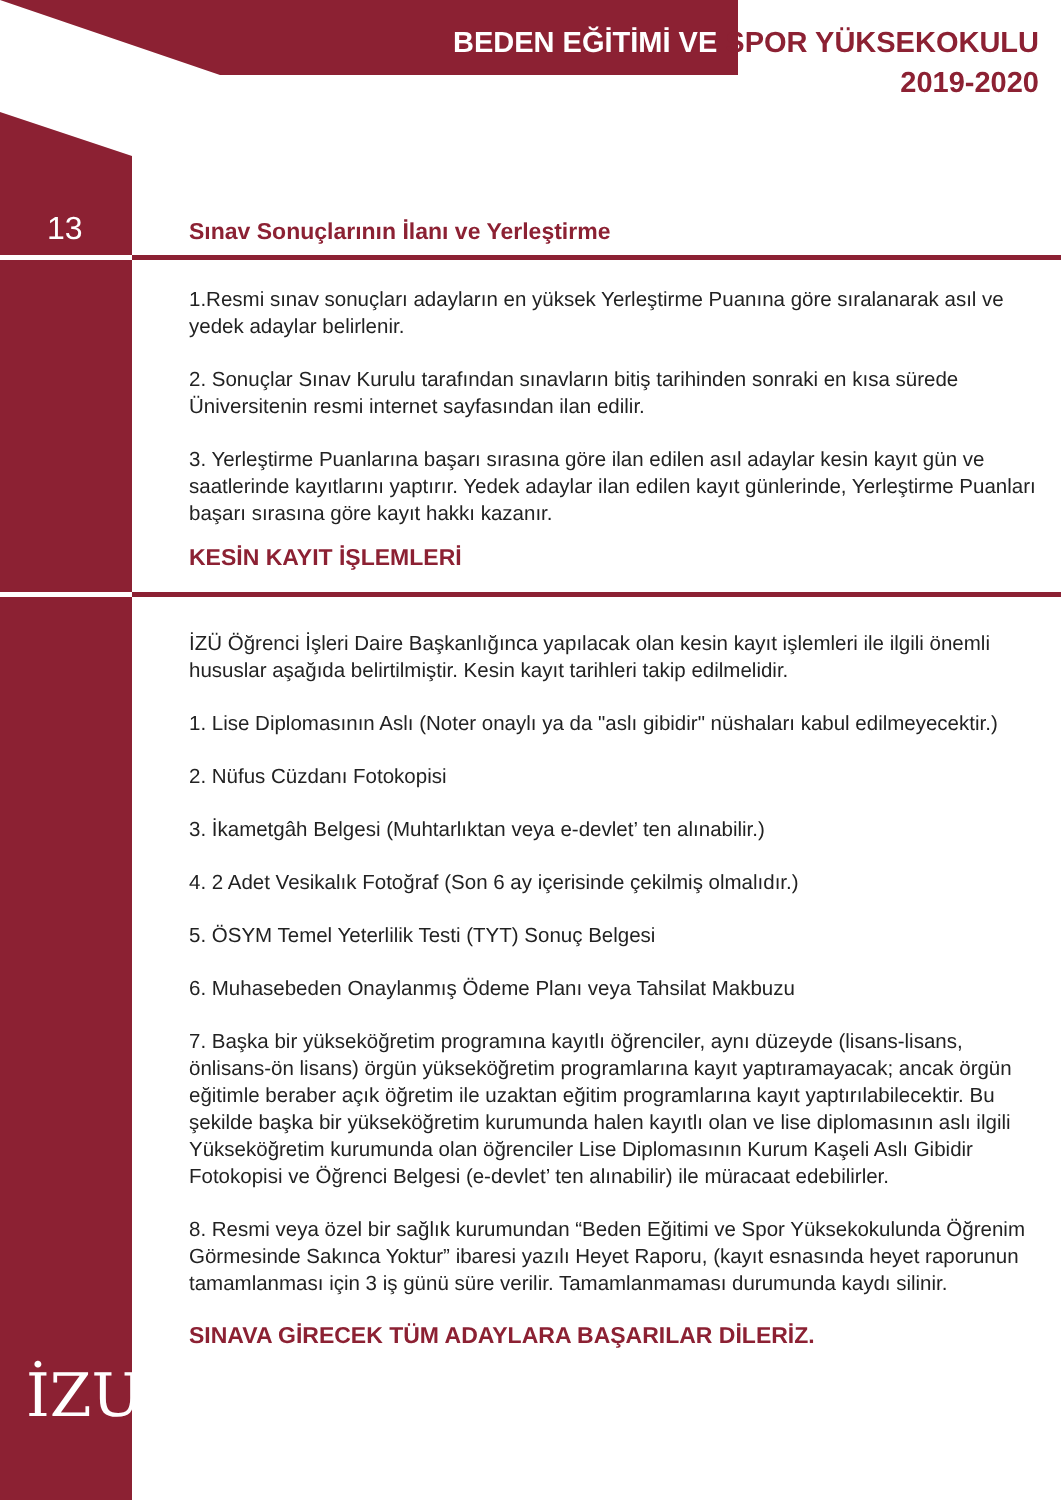BEDEN EĞİTİMİ VE SPOR YÜKSEKOKULU
2019-2020
13
Sınav Sonuçlarının İlanı ve Yerleştirme
1.Resmi sınav sonuçları adayların en yüksek Yerleştirme Puanına göre sıralanarak asıl ve yedek adaylar belirlenir.
2. Sonuçlar Sınav Kurulu tarafından sınavların bitiş tarihinden sonraki en kısa sürede Üniversitenin resmi internet sayfasından ilan edilir.
3. Yerleştirme Puanlarına başarı sırasına göre ilan edilen asıl adaylar kesin kayıt gün ve saatlerinde kayıtlarını yaptırır. Yedek adaylar ilan edilen kayıt günlerinde, Yerleştirme Puanları başarı sırasına göre kayıt hakkı kazanır.
KESİN KAYIT İŞLEMLERİ
İZÜ Öğrenci İşleri Daire Başkanlığınca yapılacak olan kesin kayıt işlemleri ile ilgili önemli hususlar aşağıda belirtilmiştir. Kesin kayıt tarihleri takip edilmelidir.
1. Lise Diplomasının Aslı (Noter onaylı ya da "aslı gibidir" nüshaları kabul edilmeyecektir.)
2. Nüfus Cüzdanı Fotokopisi
3. İkametgâh Belgesi (Muhtarlıktan veya e-devlet’ ten alınabilir.)
4. 2 Adet Vesikalık Fotoğraf (Son 6 ay içerisinde çekilmiş olmalıdır.)
5. ÖSYM Temel Yeterlilik Testi (TYT) Sonuç Belgesi
6. Muhasebeden Onaylanmış Ödeme Planı veya Tahsilat Makbuzu
7. Başka bir yükseköğretim programına kayıtlı öğrenciler, aynı düzeyde (lisans-lisans, önlisans-ön lisans) örgün yükseköğretim programlarına kayıt yaptıramayacak; ancak örgün eğitimle beraber açık öğretim ile uzaktan eğitim programlarına kayıt yaptırılabilecektir. Bu şekilde başka bir yükseköğretim kurumunda halen kayıtlı olan ve lise diplomasının aslı ilgili Yükseköğretim kurumunda olan öğrenciler Lise Diplomasının Kurum Kaşeli Aslı Gibidir Fotokopisi ve Öğrenci Belgesi (e-devlet’ ten alınabilir) ile müracaat edebilirler.
8. Resmi veya özel bir sağlık kurumundan “Beden Eğitimi ve Spor Yüksekokulunda Öğrenim Görmesinde Sakınca Yoktur” ibaresi yazılı Heyet Raporu, (kayıt esnasında heyet raporunun tamamlanması için 3 iş günü süre verilir. Tamamlanmaması durumunda kaydı silinir.
SINAVA GİRECEK TÜM ADAYLARA BAŞARILAR DİLERİZ.
İZU